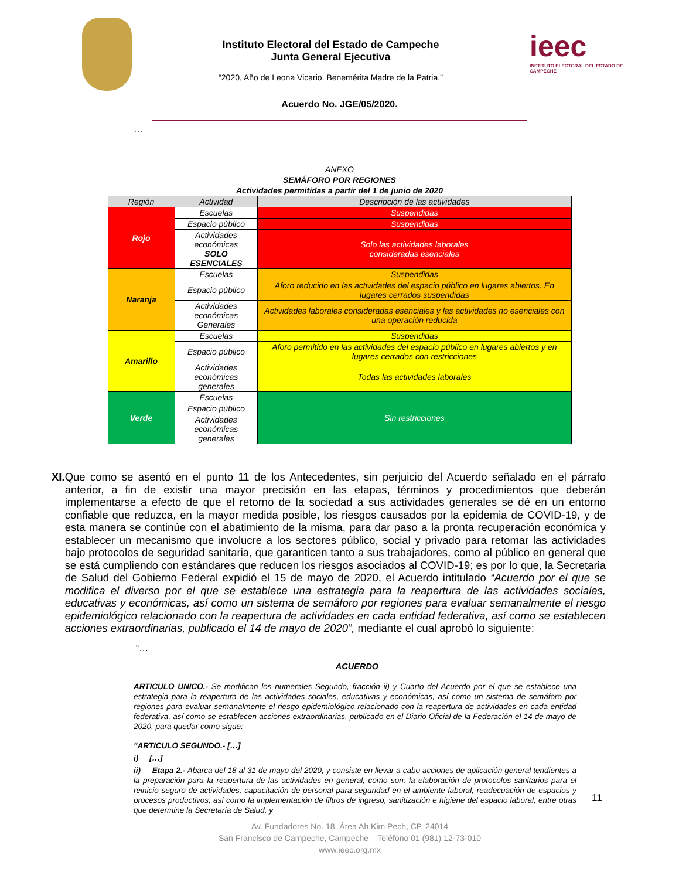Instituto Electoral del Estado de Campeche
Junta General Ejecutiva
“2020, Año de Leona Vicario, Benemérita Madre de la Patria.”
ieec
INSTITUTO ELECTORAL DEL ESTADO DE CAMPECHE
Acuerdo No. JGE/05/2020.
…
ANEXO
SEMÁFORO POR REGIONES
Actividades permitidas a partir del 1 de junio de 2020
| Región | Actividad | Descripción de las actividades |
| --- | --- | --- |
| Rojo | Escuelas | Suspendidas |
| | Espacio público | Suspendidas |
| | Actividades económicas SOLO ESENCIALES | Solo las actividades laborales consideradas esenciales |
| Naranja | Escuelas | Suspendidas |
| | Espacio público | Aforo reducido en las actividades del espacio público en lugares abiertos. En lugares cerrados suspendidas |
| | Actividades económicas Generales | Actividades laborales consideradas esenciales y las actividades no esenciales con una operación reducida |
| Amarillo | Escuelas | Suspendidas |
| | Espacio público | Aforo permitido en las actividades del espacio público en lugares abiertos y en lugares cerrados con restricciones |
| | Actividades económicas generales | Todas las actividades laborales |
| Verde | Escuelas | Sin restricciones |
| | Espacio público | |
| | Actividades económicas generales | |
XI. Que como se asentó en el punto 11 de los Antecedentes, sin perjuicio del Acuerdo señalado en el párrafo anterior, a fin de existir una mayor precisión en las etapas, términos y procedimientos que deberán implementarse a efecto de que el retorno de la sociedad a sus actividades generales se dé en un entorno confiable que reduzca, en la mayor medida posible, los riesgos causados por la epidemia de COVID-19, y de esta manera se continúe con el abatimiento de la misma, para dar paso a la pronta recuperación económica y establecer un mecanismo que involucre a los sectores público, social y privado para retomar las actividades bajo protocolos de seguridad sanitaria, que garanticen tanto a sus trabajadores, como al público en general que se está cumpliendo con estándares que reducen los riesgos asociados al COVID-19; es por lo que, la Secretaria de Salud del Gobierno Federal expidió el 15 de mayo de 2020, el Acuerdo intitulado “Acuerdo por el que se modifica el diverso por el que se establece una estrategia para la reapertura de las actividades sociales, educativas y económicas, así como un sistema de semáforo por regiones para evaluar semanalmente el riesgo epidemiológico relacionado con la reapertura de actividades en cada entidad federativa, así como se establecen acciones extraordinarias, publicado el 14 de mayo de 2020”, mediante el cual aprobó lo siguiente:
“…
ACUERDO
ARTICULO UNICO.- Se modifican los numerales Segundo, fracción ii) y Cuarto del Acuerdo por el que se establece una estrategia para la reapertura de las actividades sociales, educativas y económicas, así como un sistema de semáforo por regiones para evaluar semanalmente el riesgo epidemiológico relacionado con la reapertura de actividades en cada entidad federativa, así como se establecen acciones extraordinarias, publicado en el Diario Oficial de la Federación el 14 de mayo de 2020, para quedar como sigue:
"ARTICULO SEGUNDO.- […]
i) […]
ii) Etapa 2.- Abarca del 18 al 31 de mayo del 2020, y consiste en llevar a cabo acciones de aplicación general tendientes a la preparación para la reapertura de las actividades en general, como son: la elaboración de protocolos sanitarios para el reinicio seguro de actividades, capacitación de personal para seguridad en el ambiente laboral, readecuación de espacios y procesos productivos, así como la implementación de filtros de ingreso, sanitización e higiene del espacio laboral, entre otras que determine la Secretaría de Salud, y
Av. Fundadores No. 18, Área Ah Kim Pech, CP. 24014
San Francisco de Campeche, Campeche Teléfono 01 (981) 12-73-010
www.ieec.org.mx
11